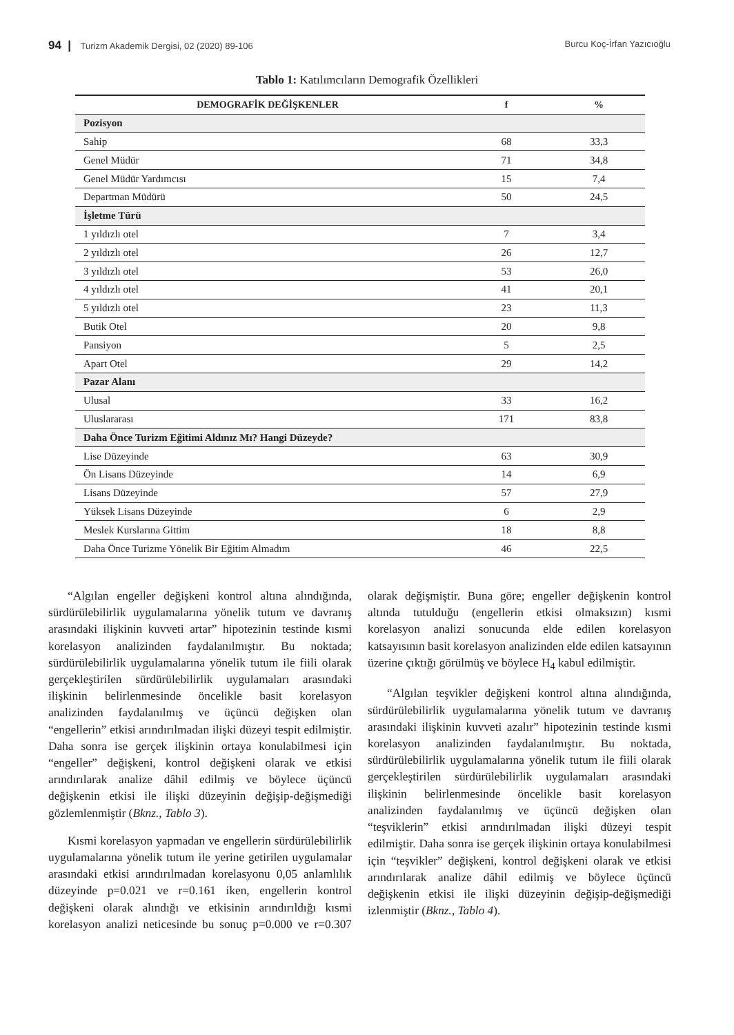94 | Turizm Akademik Dergisi, 02 (2020) 89-106 Burcu Koç-İrfan Yazıcıoğlu
Tablo 1: Katılımcıların Demografik Özellikleri
| DEMOGRAFİK DEĞİŞKENLER | f | % |
| --- | --- | --- |
| Pozisyon | | |
| Sahip | 68 | 33,3 |
| Genel Müdür | 71 | 34,8 |
| Genel Müdür Yardımcısı | 15 | 7,4 |
| Departman Müdürü | 50 | 24,5 |
| İşletme Türü | | |
| 1 yıldızlı otel | 7 | 3,4 |
| 2 yıldızlı otel | 26 | 12,7 |
| 3 yıldızlı otel | 53 | 26,0 |
| 4 yıldızlı otel | 41 | 20,1 |
| 5 yıldızlı otel | 23 | 11,3 |
| Butik Otel | 20 | 9,8 |
| Pansiyon | 5 | 2,5 |
| Apart Otel | 29 | 14,2 |
| Pazar Alanı | | |
| Ulusal | 33 | 16,2 |
| Uluslararası | 171 | 83,8 |
| Daha Önce Turizm Eğitimi Aldınız Mı? Hangi Düzeyde? | | |
| Lise Düzeyinde | 63 | 30,9 |
| Ön Lisans Düzeyinde | 14 | 6,9 |
| Lisans Düzeyinde | 57 | 27,9 |
| Yüksek Lisans Düzeyinde | 6 | 2,9 |
| Meslek Kurslarına Gittim | 18 | 8,8 |
| Daha Önce Turizme Yönelik Bir Eğitim Almadım | 46 | 22,5 |
“Algılan engeller değişkeni kontrol altına alındığında, sürdürülebilirlik uygulamalarına yönelik tutum ve davranış arasındaki ilişkinin kuvveti artar” hipotezinin testinde kısmi korelasyon analizinden faydalanılmıştır. Bu noktada; sürdürülebilirlik uygulamalarına yönelik tutum ile fiili olarak gerçekleştirilen sürdürülebilirlik uygulamaları arasındaki ilişkinin belirlenmesinde öncelikle basit korelasyon analizinden faydalanılmış ve üçüncü değişken olan “engellerin” etkisi arındırılmadan ilişki düzeyi tespit edilmiştir. Daha sonra ise gerçek ilişkinin ortaya konulabilmesi için “engeller” değişkeni, kontrol değişkeni olarak ve etkisi arındırılarak analize dâhil edilmiş ve böylece üçüncü değişkenin etkisi ile ilişki düzeyinin değişip-değişmediği gözlemlenmiştir (Bknz., Tablo 3).
Kısmi korelasyon yapmadan ve engellerin sürdürülebilirlik uygulamalarına yönelik tutum ile yerine getirilen uygulamalar arasındaki etkisi arındırılmadan korelasyonu 0,05 anlamlılık düzeyinde p=0.021 ve r=0.161 iken, engellerin kontrol değişkeni olarak alındığı ve etkisinin arındırıldığı kısmi korelasyon analizi neticesinde bu sonuç p=0.000 ve r=0.307 olarak değişmiştir. Buna göre; engeller değişkenin kontrol altında tutulduğu (engellerin etkisi olmaksızın) kısmi korelasyon analizi sonucunda elde edilen korelasyon katsayısının basit korelasyon analizinden elde edilen katsayının üzerine çıktığı görülmüş ve böylece H<sub>4</sub> kabul edilmiştir.
“Algılan teşvikler değişkeni kontrol altına alındığında, sürdürülebilirlik uygulamalarına yönelik tutum ve davranış arasındaki ilişkinin kuvveti azalır” hipotezinin testinde kısmi korelasyon analizinden faydalanılmıştır. Bu noktada, sürdürülebilirlik uygulamalarına yönelik tutum ile fiili olarak gerçekleştirilen sürdürülebilirlik uygulamaları arasındaki ilişkinin belirlenmesinde öncelikle basit korelasyon analizinden faydalanılmış ve üçüncü değişken olan “teşviklerin” etkisi arındırılmadan ilişki düzeyi tespit edilmiştir. Daha sonra ise gerçek ilişkinin ortaya konulabilmesi için “teşvikler” değişkeni, kontrol değişkeni olarak ve etkisi arındırılarak analize dâhil edilmiş ve böylece üçüncü değişkenin etkisi ile ilişki düzeyinin değişip-değişmediği izlenmiştir (Bknz., Tablo 4).